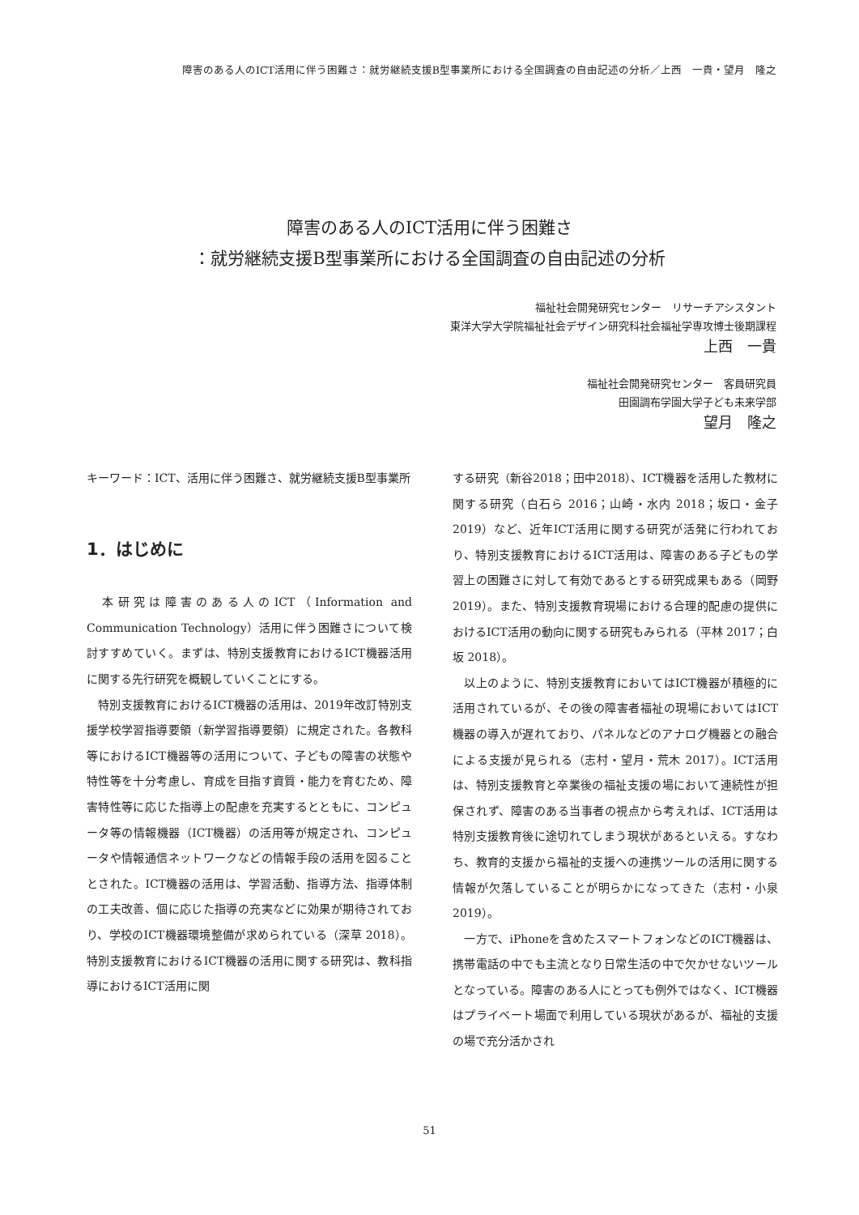障害のある人のICT活用に伴う困難さ：就労継続支援B型事業所における全国調査の自由記述の分析／上西　一貴・望月　隆之
障害のある人のICT活用に伴う困難さ
：就労継続支援B型事業所における全国調査の自由記述の分析
福祉社会開発研究センター　リサーチアシスタント
東洋大学大学院福祉社会デザイン研究科社会福祉学専攻博士後期課程
上西　一貴
福祉社会開発研究センター　客員研究員
田園調布学園大学子ども未来学部
望月　隆之
キーワード：ICT、活用に伴う困難さ、就労継続支援B型事業所
1．はじめに
　本研究は障害のある人のICT（Information and Communication Technology）活用に伴う困難さについて検討すすめていく。まずは、特別支援教育におけるICT機器活用に関する先行研究を概観していくことにする。
　特別支援教育におけるICT機器の活用は、2019年改訂特別支援学校学習指導要領（新学習指導要領）に規定された。各教科等におけるICT機器等の活用について、子どもの障害の状態や特性等を十分考慮し、育成を目指す資質・能力を育むため、障害特性等に応じた指導上の配慮を充実するとともに、コンピュータ等の情報機器（ICT機器）の活用等が規定され、コンピュータや情報通信ネットワークなどの情報手段の活用を図ることとされた。ICT機器の活用は、学習活動、指導方法、指導体制の工夫改善、個に応じた指導の充実などに効果が期待されており、学校のICT機器環境整備が求められている（深草 2018）。特別支援教育におけるICT機器の活用に関する研究は、教科指導におけるICT活用に関
する研究（新谷2018；田中2018）、ICT機器を活用した教材に関する研究（白石ら 2016；山崎・水内 2018；坂口・金子 2019）など、近年ICT活用に関する研究が活発に行われており、特別支援教育におけるICT活用は、障害のある子どもの学習上の困難さに対して有効であるとする研究成果もある（岡野 2019）。また、特別支援教育現場における合理的配慮の提供におけるICT活用の動向に関する研究もみられる（平林 2017；白坂 2018）。
　以上のように、特別支援教育においてはICT機器が積極的に活用されているが、その後の障害者福祉の現場においてはICT機器の導入が遅れており、パネルなどのアナログ機器との融合による支援が見られる（志村・望月・荒木 2017）。ICT活用は、特別支援教育と卒業後の福祉支援の場において連続性が担保されず、障害のある当事者の視点から考えれば、ICT活用は特別支援教育後に途切れてしまう現状があるといえる。すなわち、教育的支援から福祉的支援への連携ツールの活用に関する情報が欠落していることが明らかになってきた（志村・小泉 2019）。
　一方で、iPhoneを含めたスマートフォンなどのICT機器は、携帯電話の中でも主流となり日常生活の中で欠かせないツールとなっている。障害のある人にとっても例外ではなく、ICT機器はプライベート場面で利用している現状があるが、福祉的支援の場で充分活かされ
51